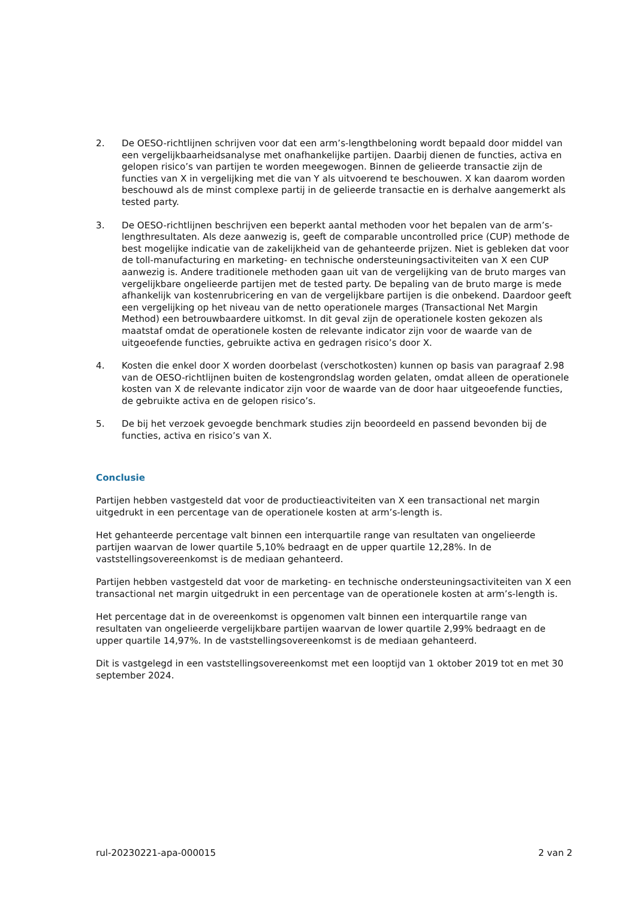2. De OESO-richtlijnen schrijven voor dat een arm’s-lengthbeloning wordt bepaald door middel van een vergelijkbaarheidsanalyse met onafhankelijke partijen. Daarbij dienen de functies, activa en gelopen risico’s van partijen te worden meegewogen. Binnen de gelieerde transactie zijn de functies van X in vergelijking met die van Y als uitvoerend te beschouwen. X kan daarom worden beschouwd als de minst complexe partij in de gelieerde transactie en is derhalve aangemerkt als tested party.
3. De OESO-richtlijnen beschrijven een beperkt aantal methoden voor het bepalen van de arm’s-lengthresultaten. Als deze aanwezig is, geeft de comparable uncontrolled price (CUP) methode de best mogelijke indicatie van de zakelijkheid van de gehanteerde prijzen. Niet is gebleken dat voor de toll-manufacturing en marketing- en technische ondersteuningsactiviteiten van X een CUP aanwezig is. Andere traditionele methoden gaan uit van de vergelijking van de bruto marges van vergelijkbare ongelieerde partijen met de tested party. De bepaling van de bruto marge is mede afhankelijk van kostenrubricering en van de vergelijkbare partijen is die onbekend. Daardoor geeft een vergelijking op het niveau van de netto operationele marges (Transactional Net Margin Method) een betrouwbaardere uitkomst. In dit geval zijn de operationele kosten gekozen als maatstaf omdat de operationele kosten de relevante indicator zijn voor de waarde van de uitgeoefende functies, gebruikte activa en gedragen risico’s door X.
4. Kosten die enkel door X worden doorbelast (verschotkosten) kunnen op basis van paragraaf 2.98 van de OESO-richtlijnen buiten de kostengrondslag worden gelaten, omdat alleen de operationele kosten van X de relevante indicator zijn voor de waarde van de door haar uitgeoefende functies, de gebruikte activa en de gelopen risico’s.
5. De bij het verzoek gevoegde benchmark studies zijn beoordeeld en passend bevonden bij de functies, activa en risico’s van X.
Conclusie
Partijen hebben vastgesteld dat voor de productieactiviteiten van X een transactional net margin uitgedrukt in een percentage van de operationele kosten at arm’s-length is.
Het gehanteerde percentage valt binnen een interquartile range van resultaten van ongelieerde partijen waarvan de lower quartile 5,10% bedraagt en de upper quartile 12,28%. In de vaststellingsovereenkomst is de mediaan gehanteerd.
Partijen hebben vastgesteld dat voor de marketing- en technische ondersteuningsactiviteiten van X een transactional net margin uitgedrukt in een percentage van de operationele kosten at arm’s-length is.
Het percentage dat in de overeenkomst is opgenomen valt binnen een interquartile range van resultaten van ongelieerde vergelijkbare partijen waarvan de lower quartile 2,99% bedraagt en de upper quartile 14,97%. In de vaststellingsovereenkomst is de mediaan gehanteerd.
Dit is vastgelegd in een vaststellingsovereenkomst met een looptijd van 1 oktober 2019 tot en met 30 september 2024.
rul-20230221-apa-000015 2 van 2